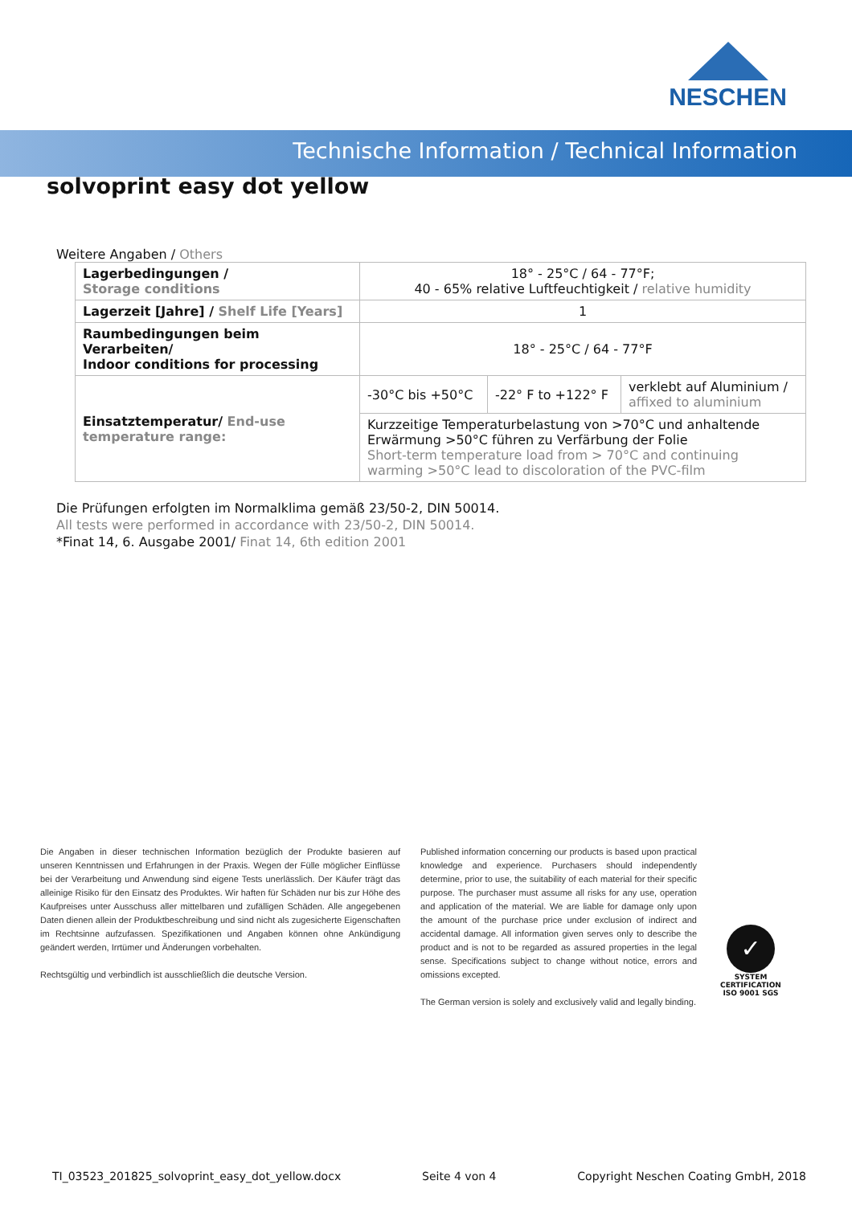NESCHEN
Technische Information / Technical Information
solvoprint easy dot yellow
Weitere Angaben / Others
| Lagerbedingungen / Storage conditions | 18° - 25°C / 64 - 77°F; 40 - 65% relative Luftfeuchtigkeit / relative humidity | | |
| Lagerzeit [Jahre] / Shelf Life [Years] | 1 | | |
| Raumbedingungen beim Verarbeiten/ Indoor conditions for processing | 18° - 25°C / 64 - 77°F | | |
| Einsatztemperatur/ End-use temperature range: | -30°C bis +50°C | -22° F to +122° F | verklebt auf Aluminium / affixed to aluminium |
| | Kurzzeitige Temperaturbelastung von >70°C und anhaltende Erwärmung >50°C führen zu Verfärbung der Folie Short-term temperature load from > 70°C and continuing warming >50°C lead to discoloration of the PVC-film | | |
Die Prüfungen erfolgten im Normalklima gemäß 23/50-2, DIN 50014.
All tests were performed in accordance with 23/50-2, DIN 50014.
*Finat 14, 6. Ausgabe 2001/ Finat 14, 6th edition 2001
Die Angaben in dieser technischen Information bezüglich der Produkte basieren auf unseren Kenntnissen und Erfahrungen in der Praxis. Wegen der Fülle möglicher Einflüsse bei der Verarbeitung und Anwendung sind eigene Tests unerlässlich. Der Käufer trägt das alleinige Risiko für den Einsatz des Produktes. Wir haften für Schäden nur bis zur Höhe des Kaufpreises unter Ausschuss aller mittelbaren und zufälligen Schäden. Alle angegebenen Daten dienen allein der Produktbeschreibung und sind nicht als zugesicherte Eigenschaften im Rechtsinne aufzufassen. Spezifikationen und Angaben können ohne Ankündigung geändert werden, Irrtümer und Änderungen vorbehalten.
Rechtsgültig und verbindlich ist ausschließlich die deutsche Version.
Published information concerning our products is based upon practical knowledge and experience. Purchasers should independently determine, prior to use, the suitability of each material for their specific purpose. The purchaser must assume all risks for any use, operation and application of the material. We are liable for damage only upon the amount of the purchase price under exclusion of indirect and accidental damage. All information given serves only to describe the product and is not to be regarded as assured properties in the legal sense. Specifications subject to change without notice, errors and omissions excepted.
The German version is solely and exclusively valid and legally binding.
✓
SYSTEM CERTIFICATION ISO 9001 SGS
TI_03523_201825_solvoprint_easy_dot_yellow.docx Seite 4 von 4 Copyright Neschen Coating GmbH, 2018